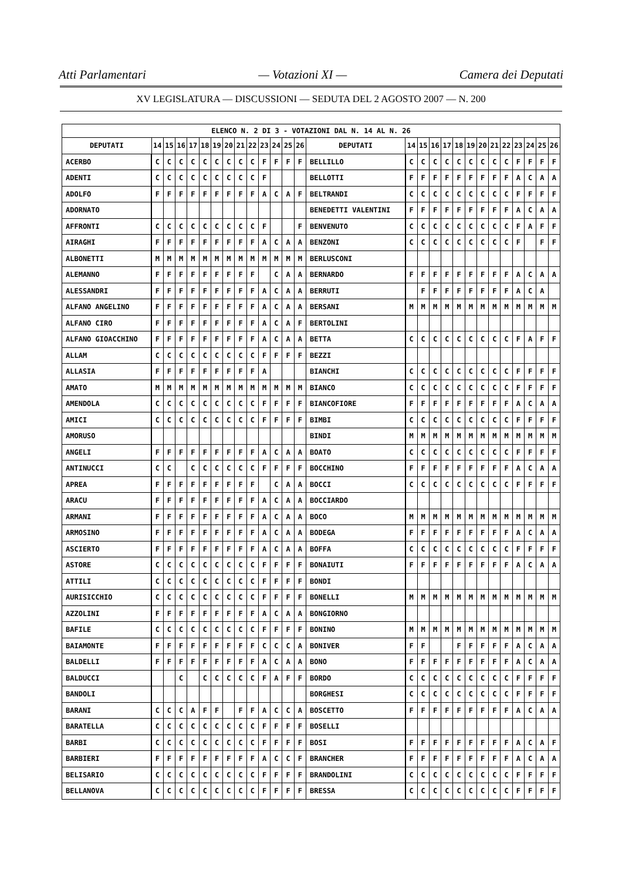Atti Parlamentari — Votazioni XI — Camera dei Deputati
XV LEGISLATURA — DISCUSSIONI — SEDUTA DEL 2 AGOSTO 2007 — N. 200
| ELENCO N. 2 DI 3 - VOTAZIONI DAL N. 14 AL N. 26 | | | | | | | | | | | | | | | | | | | | | | | | | | | |
| --- | --- | --- | --- | --- | --- | --- | --- | --- | --- | --- | --- | --- | --- | --- | --- | --- | --- | --- | --- | --- | --- | --- | --- | --- | --- | --- | --- |
| DEPUTATI | 14 | 15 | 16 | 17 | 18 | 19 | 20 | 21 | 22 | 23 | 24 | 25 | 26 | DEPUTATI | 14 | 15 | 16 | 17 | 18 | 19 | 20 | 21 | 22 | 23 | 24 | 25 | 26 |
| ACERBO | C | C | C | C | C | C | C | C | C | F | F | F | F | BELLILLO | C | C | C | C | C | C | C | C | C | F | F | F | F |
| ADENTI | C | C | C | C | C | C | C | C | C | F | | | | BELLOTTI | F | F | F | F | F | F | F | F | F | A | C | A | A |
| ADOLFO | F | F | F | F | F | F | F | F | F | A | C | A | F | BELTRANDI | C | C | C | C | C | C | C | C | C | F | F | F | F |
| ADORNATO | | | | | | | | | | | | | | BENEDETTI VALENTINI | F | F | F | F | F | F | F | F | F | A | C | A | A |
| AFFRONTI | C | C | C | C | C | C | C | C | C | F | | | F | BENVENUTO | C | C | C | C | C | C | C | C | C | F | A | F | F |
| AIRAGHI | F | F | F | F | F | F | F | F | F | A | C | A | A | BENZONI | C | C | C | C | C | C | C | C | C | F | | F | F |
| ALBONETTI | M | M | M | M | M | M | M | M | M | M | M | M | M | BERLUSCONI | | | | | | | | | | | | | |
| ALEMANNO | F | F | F | F | F | F | F | F | F | | C | A | A | BERNARDO | F | F | F | F | F | F | F | F | F | A | C | A | A |
| ALESSANDRI | F | F | F | F | F | F | F | F | F | A | C | A | A | BERRUTI | | F | F | F | F | F | F | F | F | A | C | A | |
| ALFANO ANGELINO | F | F | F | F | F | F | F | F | F | A | C | A | A | BERSANI | M | M | M | M | M | M | M | M | M | M | M | M | M |
| ALFANO CIRO | F | F | F | F | F | F | F | F | F | A | C | A | F | BERTOLINI | | | | | | | | | | | | | |
| ALFANO GIOACCHINO | F | F | F | F | F | F | F | F | F | A | C | A | A | BETTA | C | C | C | C | C | C | C | C | C | F | A | F | F |
| ALLAM | C | C | C | C | C | C | C | C | C | F | F | F | F | BEZZI | | | | | | | | | | | | | |
| ALLASIA | F | F | F | F | F | F | F | F | F | A | | | | BIANCHI | C | C | C | C | C | C | C | C | C | F | F | F | F |
| AMATO | M | M | M | M | M | M | M | M | M | M | M | M | M | BIANCO | C | C | C | C | C | C | C | C | C | F | F | F | F |
| AMENDOLA | C | C | C | C | C | C | C | C | C | F | F | F | F | BIANCOFIORE | F | F | F | F | F | F | F | F | F | A | C | A | A |
| AMICI | C | C | C | C | C | C | C | C | C | F | F | F | F | BIMBI | C | C | C | C | C | C | C | C | C | F | F | F | F |
| AMORUSO | | | | | | | | | | | | | | BINDI | M | M | M | M | M | M | M | M | M | M | M | M | M |
| ANGELI | F | F | F | F | F | F | F | F | F | A | C | A | A | BOATO | C | C | C | C | C | C | C | C | C | F | F | F | F |
| ANTINUCCI | C | C | | C | C | C | C | C | C | F | F | F | F | BOCCHINO | F | F | F | F | F | F | F | F | F | A | C | A | A |
| APREA | F | F | F | F | F | F | F | F | F | | C | A | A | BOCCI | C | C | C | C | C | C | C | C | C | F | F | F | F |
| ARACU | F | F | F | F | F | F | F | F | F | A | C | A | A | BOCCIARDO | | | | | | | | | | | | | |
| ARMANI | F | F | F | F | F | F | F | F | F | A | C | A | A | BOCO | M | M | M | M | M | M | M | M | M | M | M | M | M |
| ARMOSINO | F | F | F | F | F | F | F | F | F | A | C | A | A | BODEGA | F | F | F | F | F | F | F | F | F | A | C | A | A |
| ASCIERTO | F | F | F | F | F | F | F | F | F | A | C | A | A | BOFFA | C | C | C | C | C | C | C | C | C | F | F | F | F |
| ASTORE | C | C | C | C | C | C | C | C | C | F | F | F | F | BONAIUTI | F | F | F | F | F | F | F | F | F | A | C | A | A |
| ATTILI | C | C | C | C | C | C | C | C | C | F | F | F | F | BONDI | | | | | | | | | | | | | |
| AURISICCHIO | C | C | C | C | C | C | C | C | C | F | F | F | F | BONELLI | M | M | M | M | M | M | M | M | M | M | M | M | M |
| AZZOLINI | F | F | F | F | F | F | F | F | F | A | C | A | A | BONGIORNO | | | | | | | | | | | | | |
| BAFILE | C | C | C | C | C | C | C | C | C | F | F | F | F | BONINO | M | M | M | M | M | M | M | M | M | M | M | M | M |
| BAIAMONTE | F | F | F | F | F | F | F | F | F | C | C | C | A | BONIVER | F | F | | | F | F | F | F | F | A | C | A | A |
| BALDELLI | F | F | F | F | F | F | F | F | F | A | C | A | A | BONO | F | F | F | F | F | F | F | F | F | A | C | A | A |
| BALDUCCI | | | C | | C | C | C | C | C | F | A | F | F | BORDO | C | C | C | C | C | C | C | C | C | F | F | F | F |
| BANDOLI | | | | | | | | | | | | | | BORGHESI | C | C | C | C | C | C | C | C | C | F | F | F | F |
| BARANI | C | C | C | A | F | F | | F | F | A | C | C | A | BOSCETTO | F | F | F | F | F | F | F | F | F | A | C | A | A |
| BARATELLA | C | C | C | C | C | C | C | C | C | F | F | F | F | BOSELLI | | | | | | | | | | | | | |
| BARBI | C | C | C | C | C | C | C | C | C | F | F | F | F | BOSI | F | F | F | F | F | F | F | F | F | A | C | A | F |
| BARBIERI | F | F | F | F | F | F | F | F | F | A | C | C | F | BRANCHER | F | F | F | F | F | F | F | F | F | A | C | A | A |
| BELISARIO | C | C | C | C | C | C | C | C | C | F | F | F | F | BRANDOLINI | C | C | C | C | C | C | C | C | C | F | F | F | F |
| BELLANOVA | C | C | C | C | C | C | C | C | C | F | F | F | F | BRESSA | C | C | C | C | C | C | C | C | C | F | F | F | F |